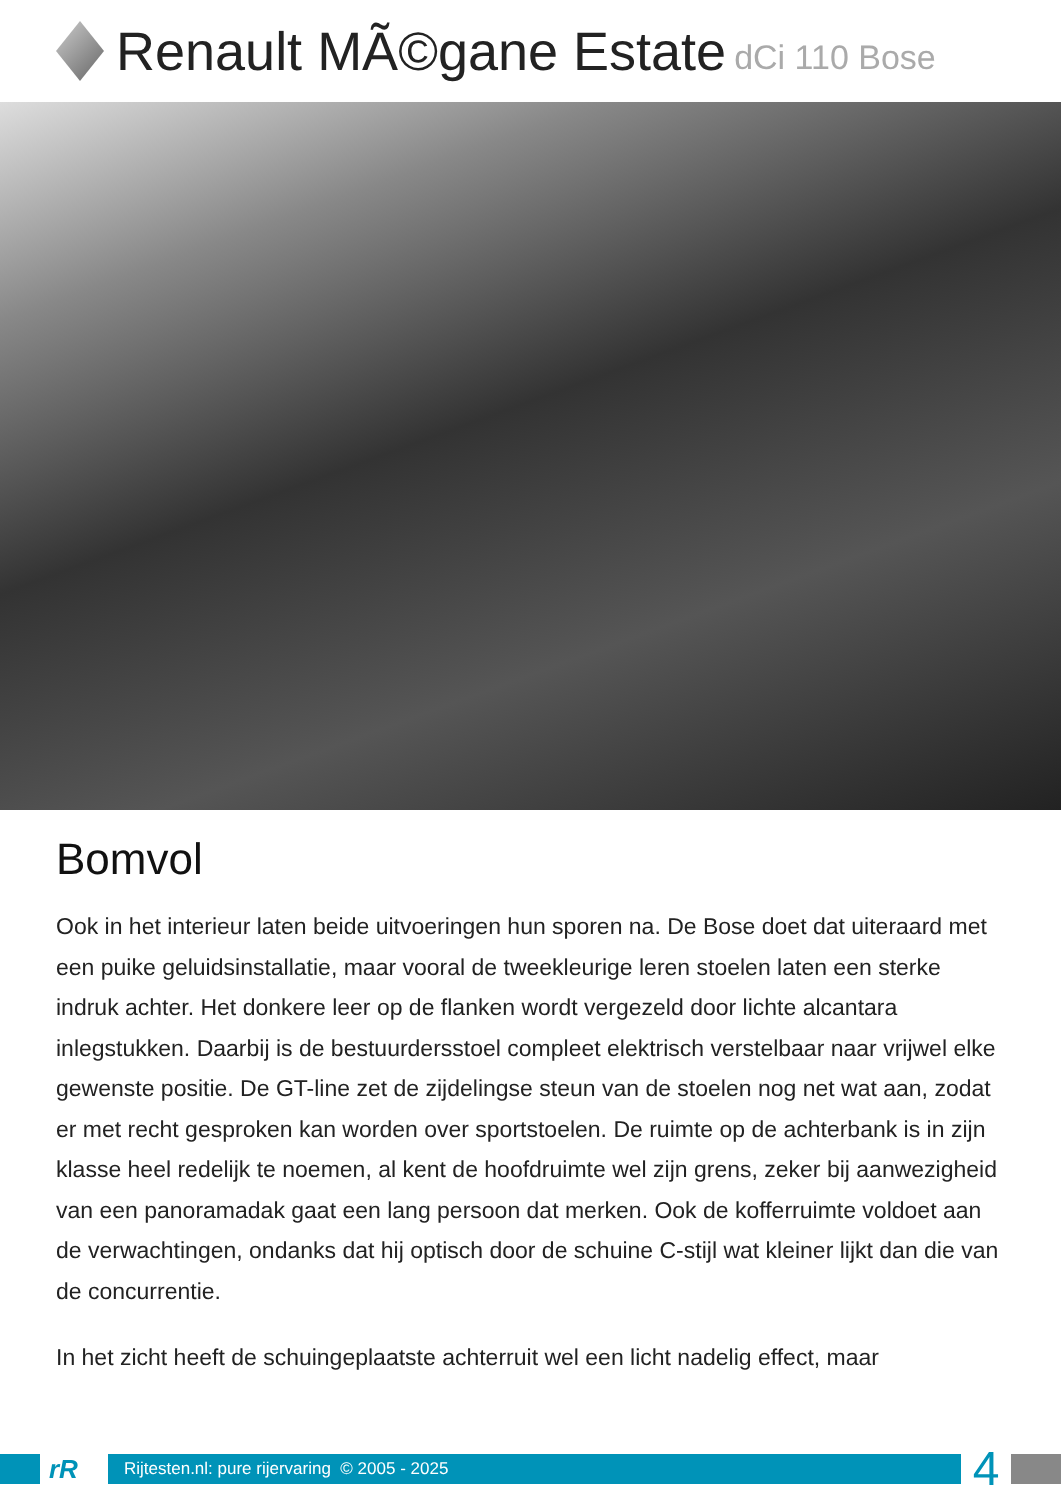Renault MÃ©gane Estate dCi 110 Bose
Bomvol
Ook in het interieur laten beide uitvoeringen hun sporen na. De Bose doet dat uiteraard met een puike geluidsinstallatie, maar vooral de tweekleurige leren stoelen laten een sterke indruk achter. Het donkere leer op de flanken wordt vergezeld door lichte alcantara inlegstukken. Daarbij is de bestuurdersstoel compleet elektrisch verstelbaar naar vrijwel elke gewenste positie. De GT-line zet de zijdelingse steun van de stoelen nog net wat aan, zodat er met recht gesproken kan worden over sportstoelen. De ruimte op de achterbank is in zijn klasse heel redelijk te noemen, al kent de hoofdruimte wel zijn grens, zeker bij aanwezigheid van een panoramadak gaat een lang persoon dat merken. Ook de kofferruimte voldoet aan de verwachtingen, ondanks dat hij optisch door de schuine C-stijl wat kleiner lijkt dan die van de concurrentie.
In het zicht heeft de schuingeplaatste achterruit wel een licht nadelig effect, maar
rR
Rijtesten.nl: pure rijervaring © 2005 - 2025
4